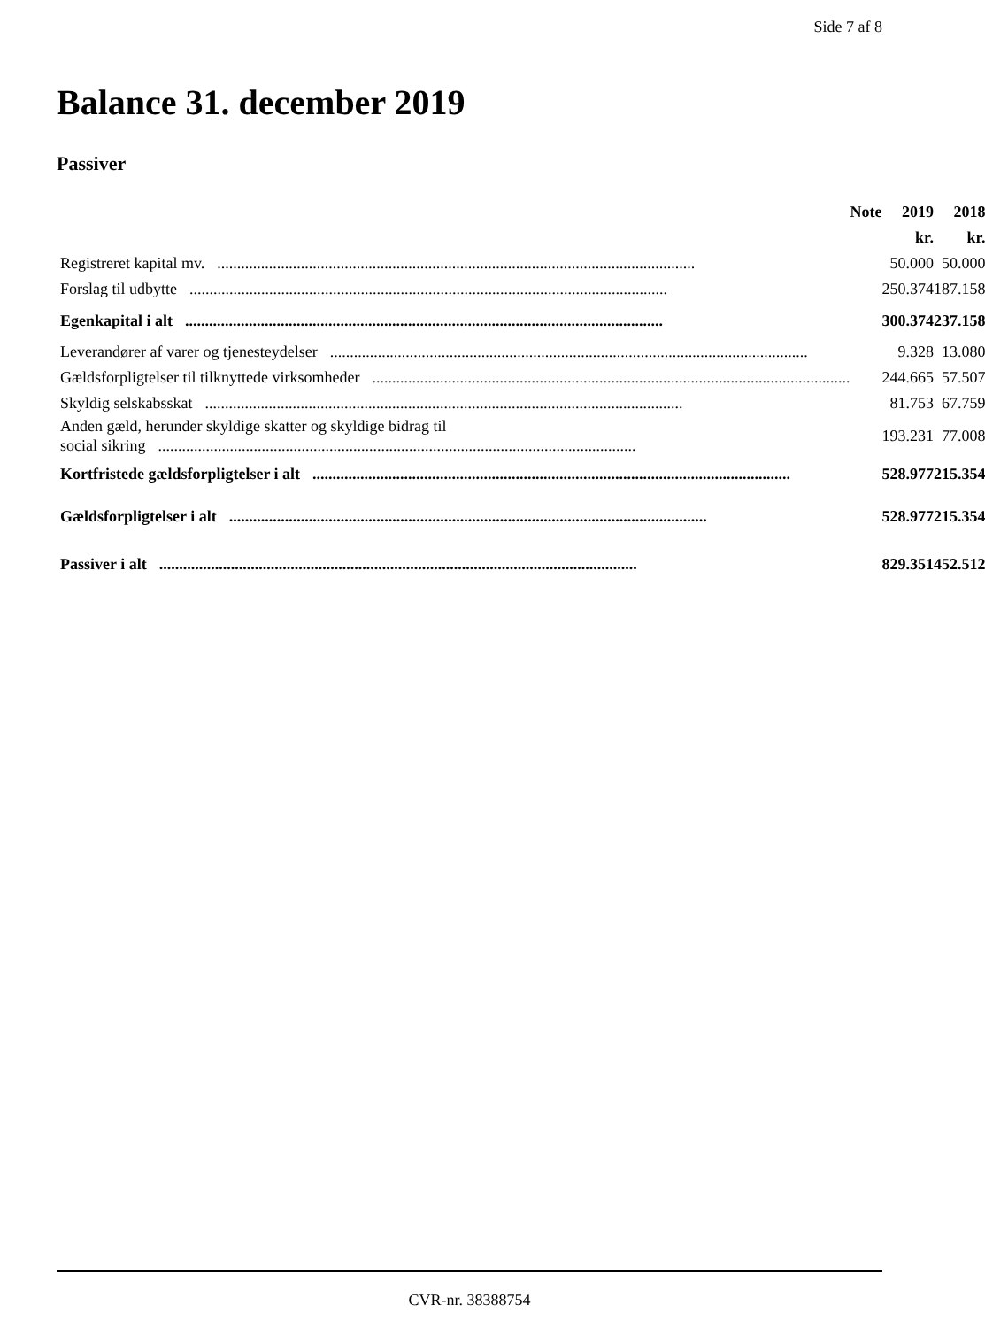Side 7 af 8
Balance 31. december 2019
Passiver
| | Note | 2019 | 2018 |
| --- | --- | --- | --- |
| | | kr. | kr. |
| Registreret kapital mv. ........................................................................................................................ | | 50.000 | 50.000 |
| Forslag til udbytte ........................................................................................................................ | | 250.374 | 187.158 |
| Egenkapital i alt ........................................................................................................................ | | 300.374 | 237.158 |
| Leverandører af varer og tjenesteydelser ........................................................................................................................ | | 9.328 | 13.080 |
| Gældsforpligtelser til tilknyttede virksomheder ........................................................................................................................ | | 244.665 | 57.507 |
| Skyldig selskabsskat ........................................................................................................................ | | 81.753 | 67.759 |
| Anden gæld, herunder skyldige skatter og skyldige bidrag til social sikring ........................................................................................................................ | | 193.231 | 77.008 |
| Kortfristede gældsforpligtelser i alt ........................................................................................................................ | | 528.977 | 215.354 |
| Gældsforpligtelser i alt ........................................................................................................................ | | 528.977 | 215.354 |
| Passiver i alt ........................................................................................................................ | | 829.351 | 452.512 |
CVR-nr. 38388754